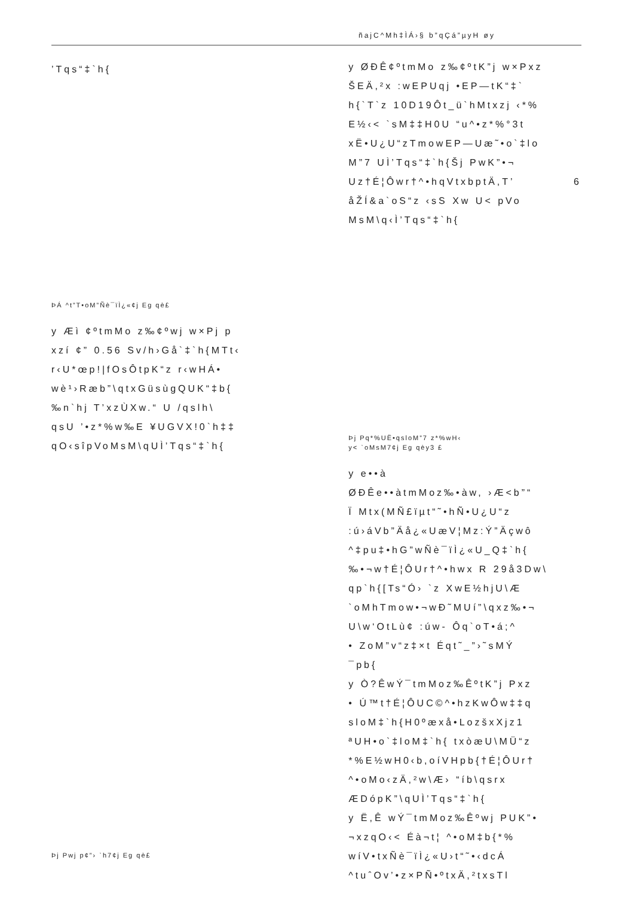ñajC^Mh‡ÌÁ›§ b”qÇá”µyH øy
’Tqs“‡`h{
ÞÁ ^t”T•oM”Ñè¯ïÌ¿«¢j Eg qè£
y Æì ¢ºtmMo z‰¢ºwj w×Pj p
xzí ¢” 0.56 Sv/h›Gå`‡`h{MTt‹
r‹U*œp!|fOsÔtpK“z r‹wHÁ•
wè¹›Ræb”\qtxGüsùgQUK“‡b{
‰n`hj T’xzÙXw.“ U /qslh\
qsU ’•z*%w‰E ¥UGVX!0`h‡‡
qO‹sîpVoMsM\qUÌ’Tqs“‡`h{
Þj Pwj p¢”› `h7¢j Eg qè£
y ØÐÊ¢ºtmMo z‰¢ºtK”j w×Pxz
ŠEÄ,²x :wEPUqj •EP—tK“‡`
h{`T`z 10D19Ôt_ü`hMtxzj ‹*%
E½‹< `sM‡‡H0U “u^•z*%°3t
xË•U¿U“zTmowEP—Uæ˜•o`‡lo
M”7 UÌ’Tqs“‡`h{Šj PwK”•¬
Uz†É¦Ôwr†^•hqVtxbptÄ,T’ 6
åŽÍ&a`oS“z ‹sS Xw U< pVo
MsM\q‹Ì’Tqs“‡`h{
Þj Pq*%UË•qsloM”7 z*%wH‹
y< `oMsM7¢j Eg qèy3 £
y e••à
ØÐÊe••àtmMoz‰•àw, ›Æ<b”“
Ï Mtx(MÑ£ïµt“˜•hÑ•U¿U“z
:ú›áVb”Äå¿«UæV¦Mz:Ý”Äçwô
^‡pu‡•hG”wÑè¯ïÌ¿«U_Q‡`h{
‰•¬w†É¦ÔUr†^•hwx R 29å3Dw\
qp`h{[Ts“Ó› `z XwE½hjU\Æ
`oMhTmow•¬wÐ˜MUí”\qxz‰•¬
U\w‘OtLù¢ :úw- Ôq`oT•á;^
• ZoM”v“z‡×t Éqt˜_”›˜sMÝ
¯pb{
y Ò?ÊwÝ¯tmMoz‰ÊºtK”j Pxz
• Ú™t†É¦ÔUC©^•hzKwÔw‡‡q
sloM‡`h{H0ºæxå•LozšxXjz1
ªUH•o`‡loM‡`h{ txòæU\MÜ“z
*%E½wH0‹b,oíVHpb{†É¦ÔUr†
^•oMo‹zÄ,²w\Æ› “íb\qsrx
ÆDópK”\qUÌ’Tqs“‡`h{
y Ë,Ê wÝ¯tmMoz‰Êºwj PUK”•
¬xzqO‹< Éà¬t¦ ^•oM‡b{*%
wíV•txÑè¯ïÌ¿«U›t“˜•‹dcÁ
^tuˆOv’•z×PÑ•ºtxÄ,²txsTl